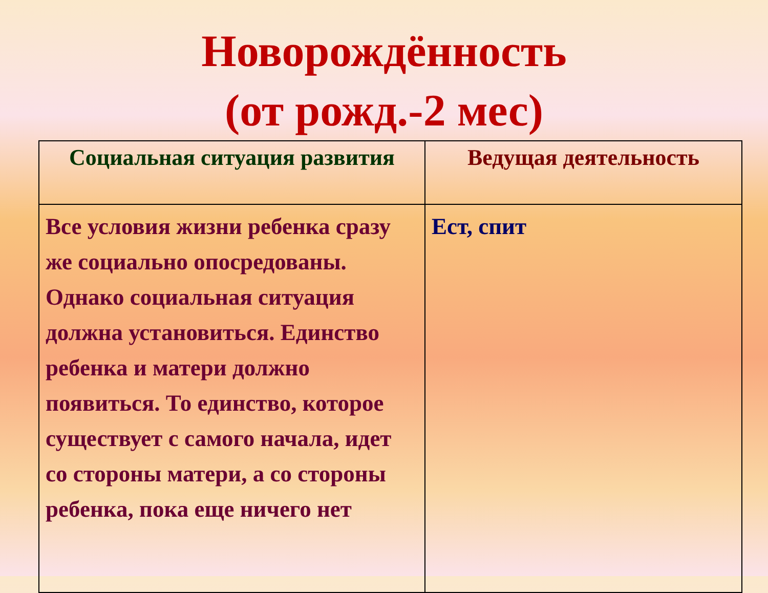Новорождённость
(от рожд.-2 мес)
| Социальная ситуация развития | Ведущая деятельность |
| --- | --- |
| Все условия жизни ребенка сразу же социально опосредованы. Однако социальная ситуация должна установиться. Единство ребенка и матери должно появиться. То единство, которое существует с самого начала, идет со стороны матери, а со стороны ребенка, пока еще ничего нет | Ест, спит |